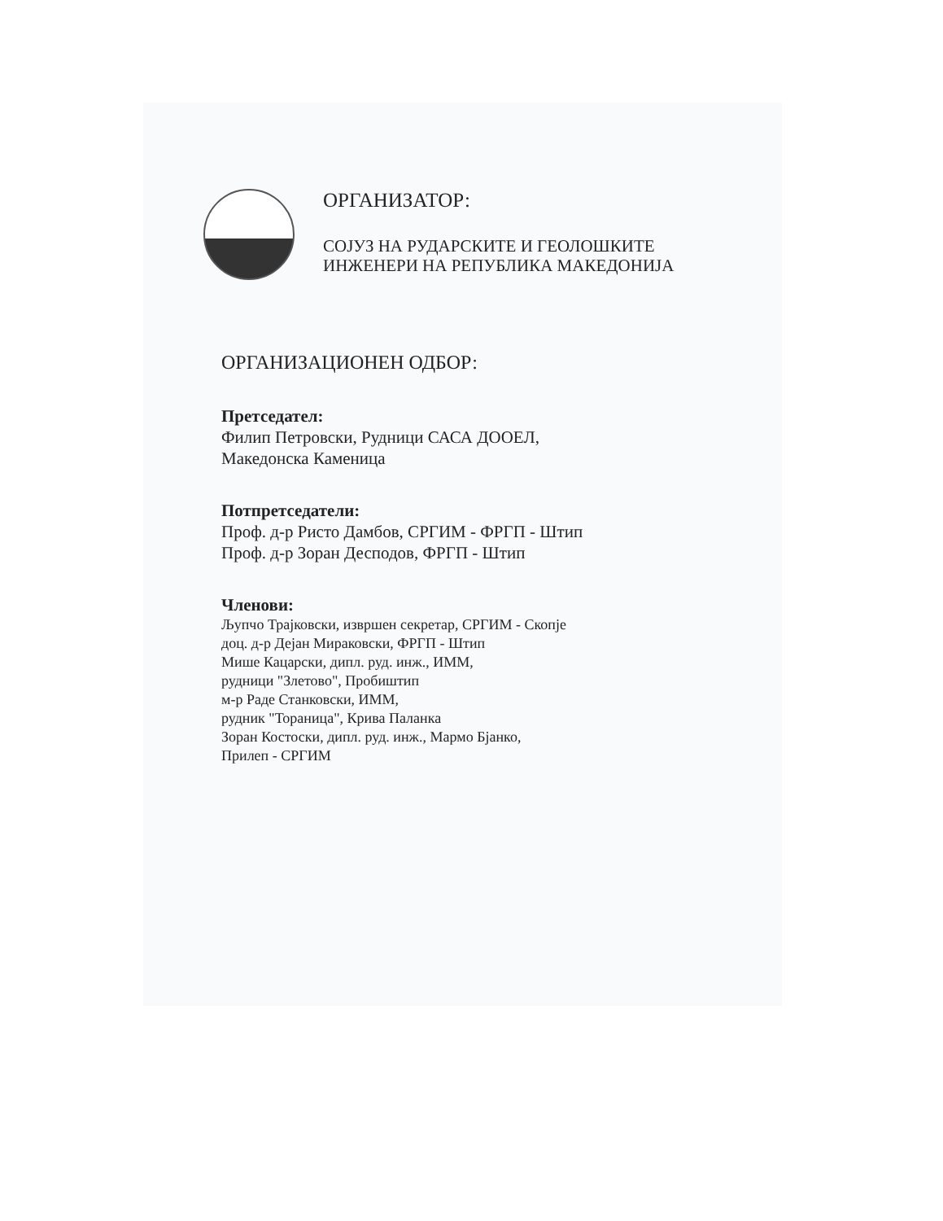ОРГАНИЗАТОР:
СОЈУЗ НА РУДАРСКИТЕ И ГЕОЛОШКИТЕ
ИНЖЕНЕРИ НА РЕПУБЛИКА МАКЕДОНИЈА
ОРГАНИЗАЦИОНЕН ОДБОР:
Претседател:
Филип Петровски, Рудници САСА ДООЕЛ,
Македонска Каменица
Потпретседатели:
Проф. д-р Ристо Дамбов, СРГИМ - ФРГП - Штип
Проф. д-р Зоран Десподов, ФРГП - Штип
Членови:
Љупчо Трајковски, извршен секретар, СРГИМ - Скопје
доц. д-р Дејан Мираковски, ФРГП - Штип
Мише Кацарски, дипл. руд. инж., ИММ,
рудници "Злетово", Пробиштип
м-р Раде Станковски, ИММ,
рудник "Тораница", Крива Паланка
Зоран Костоски, дипл. руд. инж., Мармо Бјанко,
Прилеп - СРГИМ